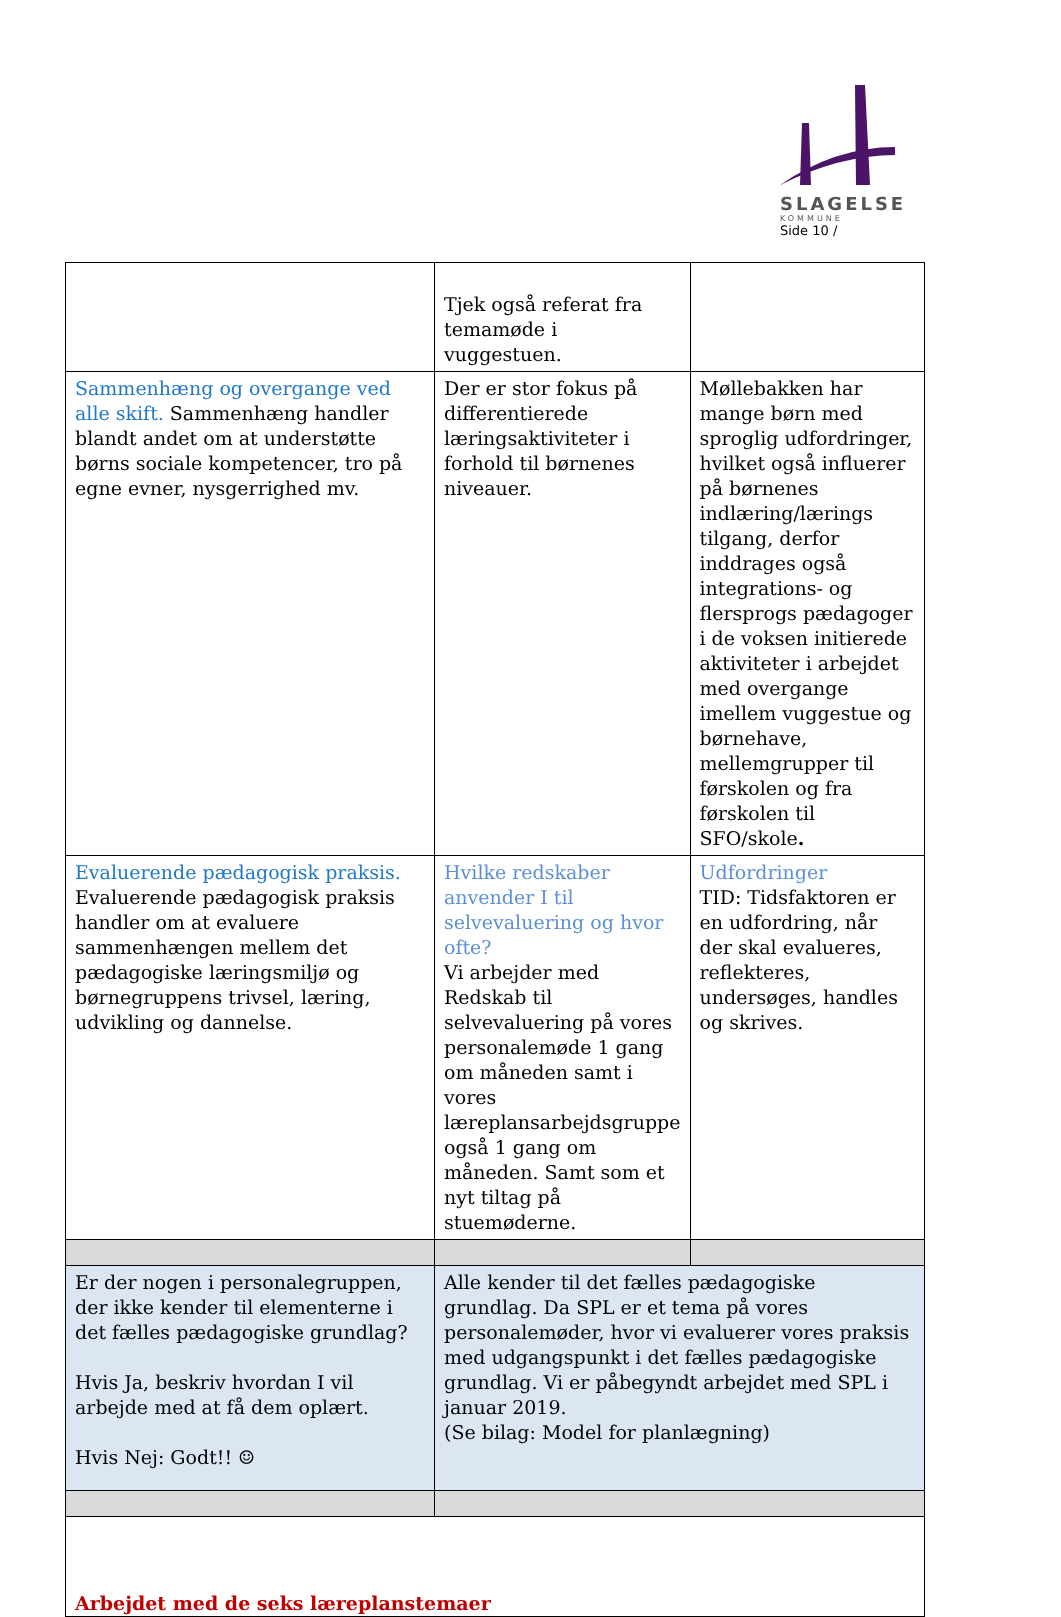SLAGELSE
KOMMUNE
Side 10 /
| | Tjek også referat fra temamøde i vuggestuen. | |
| Sammenhæng og overgange ved alle skift. Sammenhæng handler blandt andet om at understøtte børns sociale kompetencer, tro på egne evner, nysgerrighed mv. | Der er stor fokus på differentierede læringsaktiviteter i forhold til børnenes niveauer. | Møllebakken har mange børn med sproglig udfordringer, hvilket også influerer på børnenes indlæring/lærings tilgang, derfor inddrages også integrations- og flersprogs pædagoger i de voksen initierede aktiviteter i arbejdet med overgange imellem vuggestue og børnehave, mellemgrupper til førskolen og fra førskolen til SFO/skole . |
| Evaluerende pædagogisk praksis. Evaluerende pædagogisk praksis handler om at evaluere sammenhængen mellem det pædagogiske læringsmiljø og børnegruppens trivsel, læring, udvikling og dannelse. | Hvilke redskaber anvender I til selvevaluering og hvor ofte? Vi arbejder med Redskab til selvevaluering på vores personalemøde 1 gang om måneden samt i vores læreplansarbejdsgruppe også 1 gang om måneden. Samt som et nyt tiltag på stuemøderne. | Udfordringer TID: Tidsfaktoren er en udfordring, når der skal evalueres, reflekteres, undersøges, handles og skrives. |
| Er der nogen i personalegruppen, der ikke kender til elementerne i det fælles pædagogiske grundlag? Hvis Ja, beskriv hvordan I vil arbejde med at få dem oplært. Hvis Nej: Godt!! ☺ | Alle kender til det fælles pædagogiske grundlag. Da SPL er et tema på vores personalemøder, hvor vi evaluerer vores praksis med udgangspunkt i det fælles pædagogiske grundlag. Vi er påbegyndt arbejdet med SPL i januar 2019. (Se bilag: Model for planlægning) | |
| Arbejdet med de seks læreplanstemaer | | |